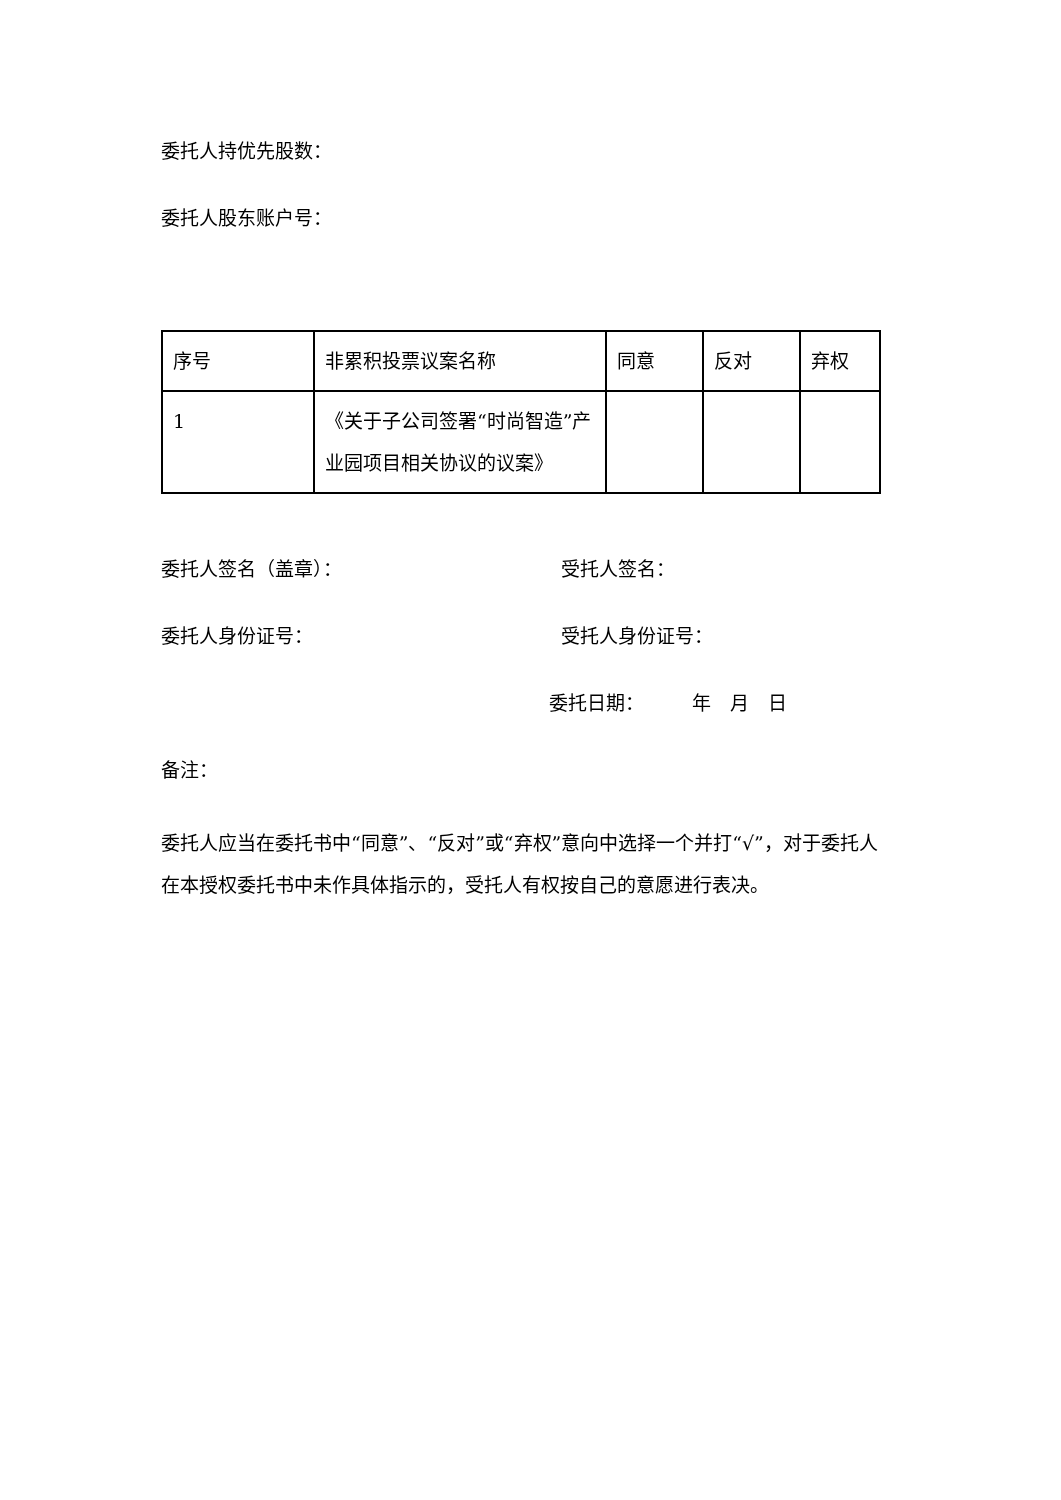委托人持优先股数：
委托人股东账户号：
| 序号 | 非累积投票议案名称 | 同意 | 反对 | 弃权 |
| 1 | 《关于子公司签署“时尚智造”产业园项目相关协议的议案》 | | | |
委托人签名（盖章）： 受托人签名：
委托人身份证号： 受托人身份证号：
委托日期：　　　年　月　日
备注：
委托人应当在委托书中“同意”、“反对”或“弃权”意向中选择一个并打“√”，对于委托人在本授权委托书中未作具体指示的，受托人有权按自己的意愿进行表决。